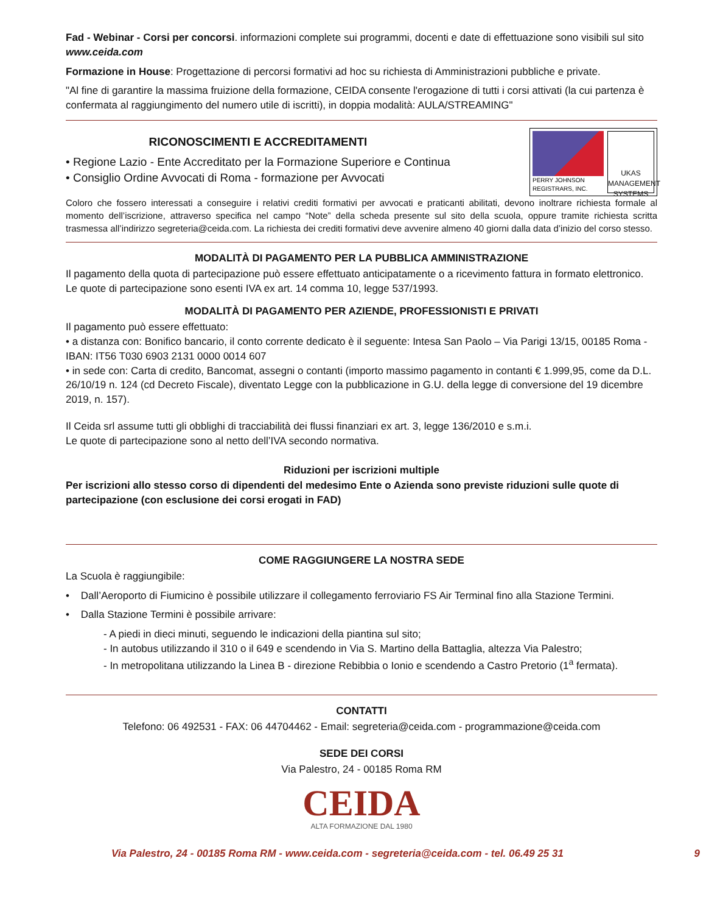Fad - Webinar - Corsi per concorsi. informazioni complete sui programmi, docenti e date di effettuazione sono visibili sul sito www.ceida.com
Formazione in House: Progettazione di percorsi formativi ad hoc su richiesta di Amministrazioni pubbliche e private.
"Al fine di garantire la massima fruizione della formazione, CEIDA consente l'erogazione di tutti i corsi attivati (la cui partenza è confermata al raggiungimento del numero utile di iscritti), in doppia modalità: AULA/STREAMING"
RICONOSCIMENTI E ACCREDITAMENTI
• Regione Lazio - Ente Accreditato per la Formazione Superiore e Continua
• Consiglio Ordine Avvocati di Roma - formazione per Avvocati
PERRY JOHNSON REGISTRARS, INC.
UKAS
MANAGEMENT SYSTEMS
Coloro che fossero interessati a conseguire i relativi crediti formativi per avvocati e praticanti abilitati, devono inoltrare richiesta formale al momento dell’iscrizione, attraverso specifica nel campo “Note” della scheda presente sul sito della scuola, oppure tramite richiesta scritta trasmessa all’indirizzo segreteria@ceida.com. La richiesta dei crediti formativi deve avvenire almeno 40 giorni dalla data d’inizio del corso stesso.
MODALITÀ DI PAGAMENTO PER LA PUBBLICA AMMINISTRAZIONE
Il pagamento della quota di partecipazione può essere effettuato anticipatamente o a ricevimento fattura in formato elettronico. Le quote di partecipazione sono esenti IVA ex art. 14 comma 10, legge 537/1993.
MODALITÀ DI PAGAMENTO PER AZIENDE, PROFESSIONISTI E PRIVATI
Il pagamento può essere effettuato:
• a distanza con: Bonifico bancario, il conto corrente dedicato è il seguente: Intesa San Paolo – Via Parigi 13/15, 00185 Roma - IBAN: IT56 T030 6903 2131 0000 0014 607
• in sede con: Carta di credito, Bancomat, assegni o contanti (importo massimo pagamento in contanti € 1.999,95, come da D.L. 26/10/19 n. 124 (cd Decreto Fiscale), diventato Legge con la pubblicazione in G.U. della legge di conversione del 19 dicembre 2019, n. 157).
Il Ceida srl assume tutti gli obblighi di tracciabilità dei flussi finanziari ex art. 3, legge 136/2010 e s.m.i.
Le quote di partecipazione sono al netto dell’IVA secondo normativa.
Riduzioni per iscrizioni multiple
Per iscrizioni allo stesso corso di dipendenti del medesimo Ente o Azienda sono previste riduzioni sulle quote di partecipazione (con esclusione dei corsi erogati in FAD)
COME RAGGIUNGERE LA NOSTRA SEDE
La Scuola è raggiungibile:
• Dall’Aeroporto di Fiumicino è possibile utilizzare il collegamento ferroviario FS Air Terminal fino alla Stazione Termini.
• Dalla Stazione Termini è possibile arrivare:
- A piedi in dieci minuti, seguendo le indicazioni della piantina sul sito;
- In autobus utilizzando il 310 o il 649 e scendendo in Via S. Martino della Battaglia, altezza Via Palestro;
- In metropolitana utilizzando la Linea B - direzione Rebibbia o Ionio e scendendo a Castro Pretorio (1<sup>a</sup> fermata).
CONTATTI
Telefono: 06 492531 - FAX: 06 44704462 - Email: segreteria@ceida.com - programmazione@ceida.com
SEDE DEI CORSI
Via Palestro, 24 - 00185 Roma RM
CEIDA
ALTA FORMAZIONE DAL 1980
Via Palestro, 24 - 00185 Roma RM - www.ceida.com - segreteria@ceida.com - tel. 06.49 25 31 9